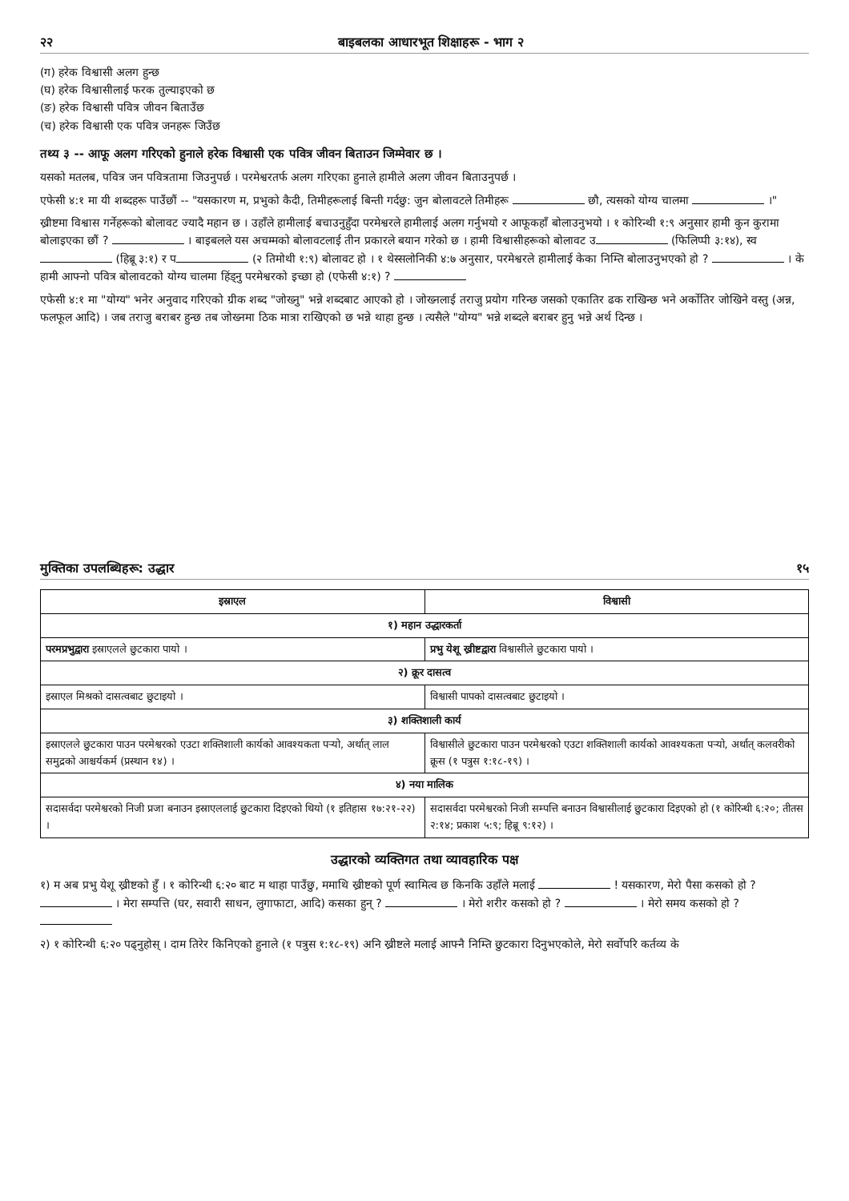२२ बाइबलका आधारभूत शिक्षाहरू - भाग २
(ग) हरेक विश्वासी अलग हुन्छ
(घ) हरेक विश्वासीलाई फरक तुल्याइएको छ
(ङ) हरेक विश्वासी पवित्र जीवन बिताउँछ
(च) हरेक विश्वासी एक पवित्र जनहरू जिउँछ
तथ्य ३ -- आफू अलग गरिएको हुनाले हरेक विश्वासी एक पवित्र जीवन बिताउन जिम्मेवार छ ।
यसको मतलब, पवित्र जन पवित्रतामा जिउनुपर्छ । परमेश्वरतर्फ अलग गरिएका हुनाले हामीले अलग जीवन बिताउनुपर्छ ।
एफेसी ४:१ मा यी शब्दहरू पाउँछौं -- "यसकारण म, प्रभुको कैदी, तिमीहरूलाई बिन्ती गर्दछु: जुन बोलावटले तिमीहरू छौ, त्यसको योग्य चालमा ।"
ख्रीष्टमा विश्वास गर्नेहरूको बोलावट ज्यादै महान छ । उहाँले हामीलाई बचाउनुहुँदा परमेश्वरले हामीलाई अलग गर्नुभयो र आफूकहाँ बोलाउनुभयो । १ कोरिन्थी १:९ अनुसार हामी कुन कुरामा बोलाइएका छौं ? । बाइबलले यस अचम्मको बोलावटलाई तीन प्रकारले बयान गरेको छ । हामी विश्वासीहरूको बोलावट उ (फिलिप्पी ३:१४), स्व (हिब्रू ३:१) र प (२ तिमोथी १:९) बोलावट हो । १ थेस्सलोनिकी ४:७ अनुसार, परमेश्वरले हामीलाई केका निम्ति बोलाउनुभएको हो ? । के हामी आफ्नो पवित्र बोलावटको योग्य चालमा हिंड्नु परमेश्वरको इच्छा हो (एफेसी ४:१) ?
एफेसी ४:१ मा "योग्य" भनेर अनुवाद गरिएको ग्रीक शब्द "जोख्नु" भन्ने शब्दबाट आएको हो । जोख्नलाई तराजु प्रयोग गरिन्छ जसको एकातिर ढक राखिन्छ भने अर्कोतिर जोखिने वस्तु (अन्न, फलफूल आदि) । जब तराजु बराबर हुन्छ तब जोख्नमा ठिक मात्रा राखिएको छ भन्ने थाहा हुन्छ । त्यसैले "योग्य" भन्ने शब्दले बराबर हुनु भन्ने अर्थ दिन्छ ।
मुक्तिका उपलब्धिहरू: उद्धार १५
| इस्राएल | विश्वासी |
| --- | --- |
| १) महान उद्धारकर्ता | |
| परमप्रभुद्वारा इस्राएलले छुटकारा पायो । | प्रभु येशू ख्रीष्टद्वारा विश्वासीले छुटकारा पायो । |
| २) क्रूर दासत्व | |
| इस्राएल मिश्रको दासत्वबाट छुटाइयो । | विश्वासी पापको दासत्वबाट छुटाइयो । |
| ३) शक्तिशाली कार्य | |
| इस्राएलले छुटकारा पाउन परमेश्वरको एउटा शक्तिशाली कार्यको आवश्यकता पर्‍यो, अर्थात् लाल समुद्रको आश्चर्यकर्म (प्रस्थान १४) । | विश्वासीले छुटकारा पाउन परमेश्वरको एउटा शक्तिशाली कार्यको आवश्यकता पर्‍यो, अर्थात् कलवरीको क्रूस (१ पत्रुस १:१८-१९) । |
| ४) नया मालिक | |
| सदासर्वदा परमेश्वरको निजी प्रजा बनाउन इस्राएललाई छुटकारा दिइएको थियो (१ इतिहास १७:२१-२२) । | सदासर्वदा परमेश्वरको निजी सम्पत्ति बनाउन विश्वासीलाई छुटकारा दिइएको हो (१ कोरिन्थी ६:२०; तीतस २:१४; प्रकाश ५:९; हिब्रू ९:१२) । |
उद्धारको व्यक्तिगत तथा व्यावहारिक पक्ष
१) म अब प्रभु येशू ख्रीष्टको हुँ । १ कोरिन्थी ६:२० बाट म थाहा पाउँछु, ममाथि ख्रीष्टको पूर्ण स्वामित्व छ किनकि उहाँले मलाई ! यसकारण, मेरो पैसा कसको हो ? । मेरा सम्पत्ति (घर, सवारी साधन, लुगाफाटा, आदि) कसका हुन् ? । मेरो शरीर कसको हो ? । मेरो समय कसको हो ?
२) १ कोरिन्थी ६:२० पढ्नुहोस् । दाम तिरेर किनिएको हुनाले (१ पत्रुस १:१८-१९) अनि ख्रीष्टले मलाई आफ्नै निम्ति छुटकारा दिनुभएकोले, मेरो सर्वोपरि कर्तव्य के